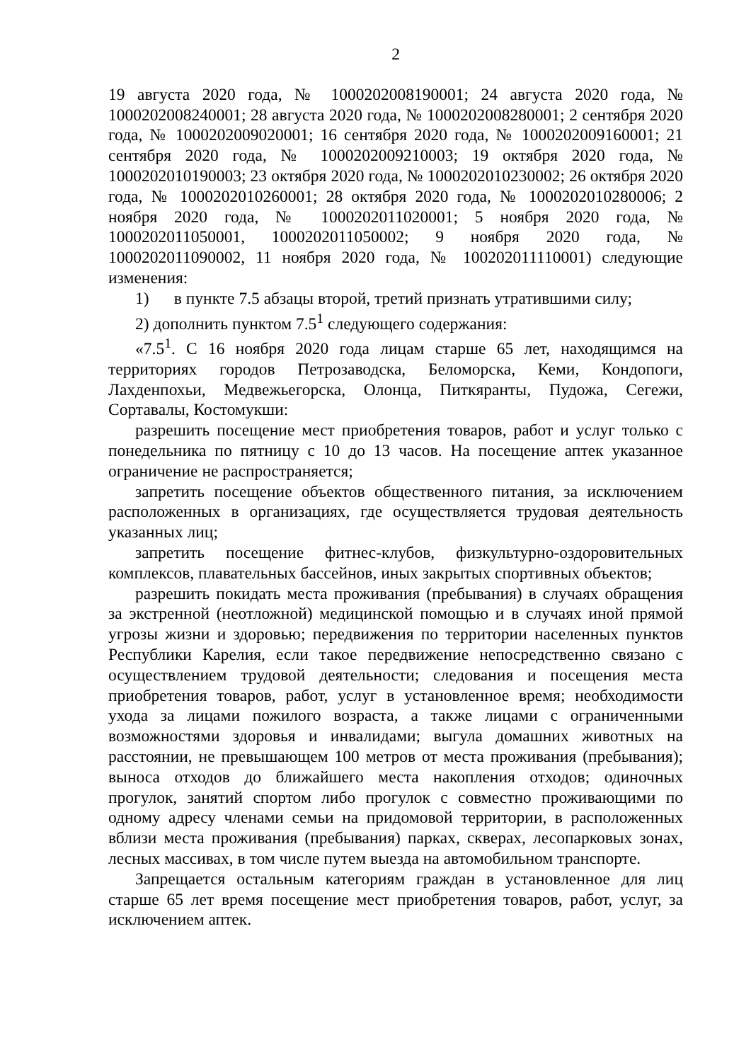2
19 августа 2020 года, № 1000202008190001; 24 августа 2020 года, № 1000202008240001; 28 августа 2020 года, № 1000202008280001; 2 сентября 2020 года, № 1000202009020001; 16 сентября 2020 года, № 1000202009160001; 21 сентября 2020 года, № 1000202009210003; 19 октября 2020 года, № 1000202010190003; 23 октября 2020 года, № 1000202010230002; 26 октября 2020 года, № 1000202010260001; 28 октября 2020 года, № 1000202010280006; 2 ноября 2020 года, № 1000202011020001; 5 ноября 2020 года, № 1000202011050001, 1000202011050002; 9 ноября 2020 года, № 1000202011090002, 11 ноября 2020 года, № 100202011110001) следующие изменения:
1) в пункте 7.5 абзацы второй, третий признать утратившими силу;
2) дополнить пунктом 7.5<sup>1</sup> следующего содержания:
«7.5<sup>1</sup>. С 16 ноября 2020 года лицам старше 65 лет, находящимся на территориях городов Петрозаводска, Беломорска, Кеми, Кондопоги, Лахденпохьи, Медвежьегорска, Олонца, Питкяранты, Пудожа, Сегежи, Сортавалы, Костомукши:
разрешить посещение мест приобретения товаров, работ и услуг только с понедельника по пятницу с 10 до 13 часов. На посещение аптек указанное ограничение не распространяется;
запретить посещение объектов общественного питания, за исключением расположенных в организациях, где осуществляется трудовая деятельность указанных лиц;
запретить посещение фитнес-клубов, физкультурно-оздоровительных комплексов, плавательных бассейнов, иных закрытых спортивных объектов;
разрешить покидать места проживания (пребывания) в случаях обращения за экстренной (неотложной) медицинской помощью и в случаях иной прямой угрозы жизни и здоровью; передвижения по территории населенных пунктов Республики Карелия, если такое передвижение непосредственно связано с осуществлением трудовой деятельности; следования и посещения места приобретения товаров, работ, услуг в установленное время; необходимости ухода за лицами пожилого возраста, а также лицами с ограниченными возможностями здоровья и инвалидами; выгула домашних животных на расстоянии, не превышающем 100 метров от места проживания (пребывания); выноса отходов до ближайшего места накопления отходов; одиночных прогулок, занятий спортом либо прогулок с совместно проживающими по одному адресу членами семьи на придомовой территории, в расположенных вблизи места проживания (пребывания) парках, скверах, лесопарковых зонах, лесных массивах, в том числе путем выезда на автомобильном транспорте.
Запрещается остальным категориям граждан в установленное для лиц старше 65 лет время посещение мест приобретения товаров, работ, услуг, за исключением аптек.